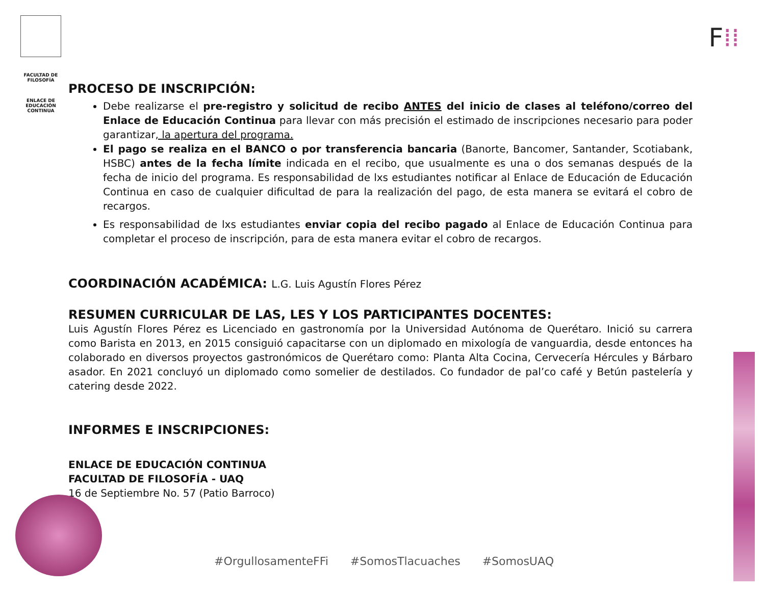FACULTAD DE
FILOSOFÍA
ENLACE DE
EDUCACIÓN
CONTINUA
F⁞⁞
PROCESO DE INSCRIPCIÓN:
Debe realizarse el pre-registro y solicitud de recibo ANTES del inicio de clases al teléfono/correo del Enlace de Educación Continua para llevar con más precisión el estimado de inscripciones necesario para poder garantizar, la apertura del programa.
El pago se realiza en el BANCO o por transferencia bancaria (Banorte, Bancomer, Santander, Scotiabank, HSBC) antes de la fecha límite indicada en el recibo, que usualmente es una o dos semanas después de la fecha de inicio del programa. Es responsabilidad de lxs estudiantes notificar al Enlace de Educación de Educación Continua en caso de cualquier dificultad de para la realización del pago, de esta manera se evitará el cobro de recargos.
Es responsabilidad de lxs estudiantes enviar copia del recibo pagado al Enlace de Educación Continua para completar el proceso de inscripción, para de esta manera evitar el cobro de recargos.
COORDINACIÓN ACADÉMICA: L.G. Luis Agustín Flores Pérez
RESUMEN CURRICULAR DE LAS, LES Y LOS PARTICIPANTES DOCENTES:
Luis Agustín Flores Pérez es Licenciado en gastronomía por la Universidad Autónoma de Querétaro. Inició su carrera como Barista en 2013, en 2015 consiguió capacitarse con un diplomado en mixología de vanguardia, desde entonces ha colaborado en diversos proyectos gastronómicos de Querétaro como: Planta Alta Cocina, Cervecería Hércules y Bárbaro asador. En 2021 concluyó un diplomado como somelier de destilados. Co fundador de pal’co café y Betún pastelería y catering desde 2022.
INFORMES E INSCRIPCIONES:
ENLACE DE EDUCACIÓN CONTINUA
FACULTAD DE FILOSOFÍA - UAQ
16 de Septiembre No. 57 (Patio Barroco)
#OrgullosamenteFFi #SomosTlacuaches #SomosUAQ